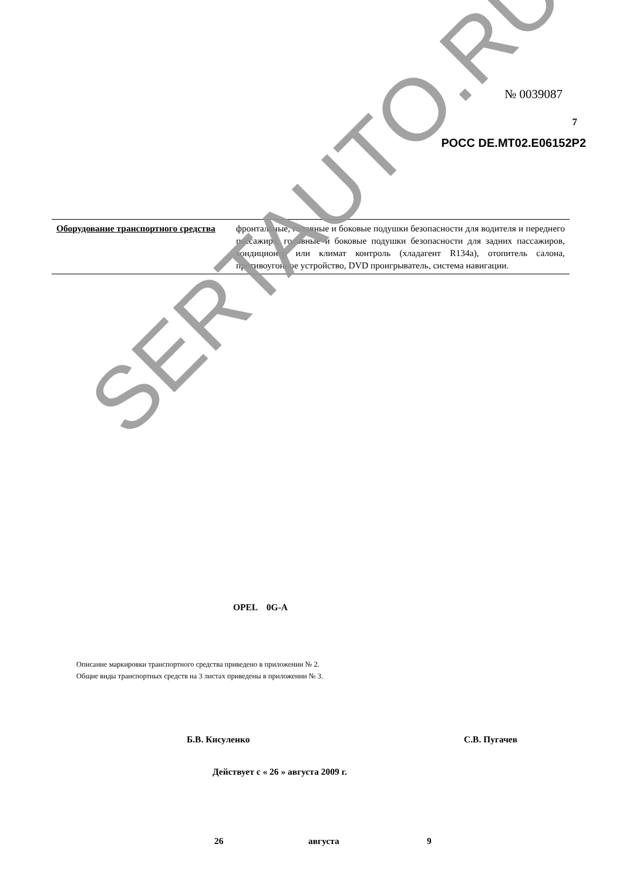№ 0039087
7
РОСС DE.MT02.E06152P2
| Оборудование транспортного средства | фронтальные, головные и боковые подушки безопасности для водителя и переднего пассажира, головные и боковые подушки безопасности для задних пассажиров, кондиционер или климат контроль (хладагент R134a), отопитель салона, противоугонное устройство, DVD проигрыватель, система навигации. |
OPEL 0G-A
Описание маркировки транспортного средства приведено в приложении № 2.
Общие виды транспортных средств на 3 листах приведены в приложении № 3.
Б.В. Кисуленко С.В. Пугачев
Действует с « 26 » августа 2009 г.
26 августа 9
SERTAUTO.RU